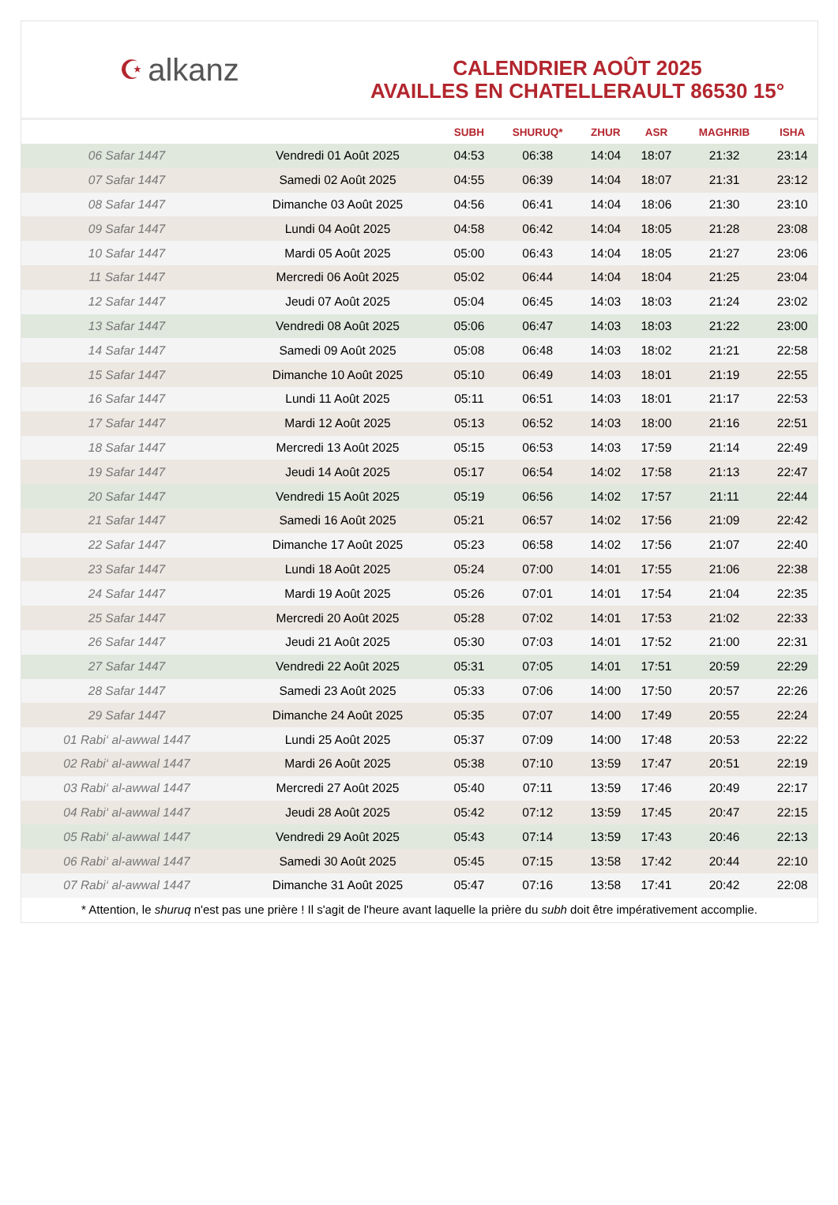☪ alkanz
CALENDRIER AOÛT 2025
AVAILLES EN CHATELLERAULT 86530 15°
| | | SUBH | SHURUQ* | ZHUR | ASR | MAGHRIB | ISHA |
| --- | --- | --- | --- | --- | --- | --- | --- |
| 06 Safar 1447 | Vendredi 01 Août 2025 | 04:53 | 06:38 | 14:04 | 18:07 | 21:32 | 23:14 |
| 07 Safar 1447 | Samedi 02 Août 2025 | 04:55 | 06:39 | 14:04 | 18:07 | 21:31 | 23:12 |
| 08 Safar 1447 | Dimanche 03 Août 2025 | 04:56 | 06:41 | 14:04 | 18:06 | 21:30 | 23:10 |
| 09 Safar 1447 | Lundi 04 Août 2025 | 04:58 | 06:42 | 14:04 | 18:05 | 21:28 | 23:08 |
| 10 Safar 1447 | Mardi 05 Août 2025 | 05:00 | 06:43 | 14:04 | 18:05 | 21:27 | 23:06 |
| 11 Safar 1447 | Mercredi 06 Août 2025 | 05:02 | 06:44 | 14:04 | 18:04 | 21:25 | 23:04 |
| 12 Safar 1447 | Jeudi 07 Août 2025 | 05:04 | 06:45 | 14:03 | 18:03 | 21:24 | 23:02 |
| 13 Safar 1447 | Vendredi 08 Août 2025 | 05:06 | 06:47 | 14:03 | 18:03 | 21:22 | 23:00 |
| 14 Safar 1447 | Samedi 09 Août 2025 | 05:08 | 06:48 | 14:03 | 18:02 | 21:21 | 22:58 |
| 15 Safar 1447 | Dimanche 10 Août 2025 | 05:10 | 06:49 | 14:03 | 18:01 | 21:19 | 22:55 |
| 16 Safar 1447 | Lundi 11 Août 2025 | 05:11 | 06:51 | 14:03 | 18:01 | 21:17 | 22:53 |
| 17 Safar 1447 | Mardi 12 Août 2025 | 05:13 | 06:52 | 14:03 | 18:00 | 21:16 | 22:51 |
| 18 Safar 1447 | Mercredi 13 Août 2025 | 05:15 | 06:53 | 14:03 | 17:59 | 21:14 | 22:49 |
| 19 Safar 1447 | Jeudi 14 Août 2025 | 05:17 | 06:54 | 14:02 | 17:58 | 21:13 | 22:47 |
| 20 Safar 1447 | Vendredi 15 Août 2025 | 05:19 | 06:56 | 14:02 | 17:57 | 21:11 | 22:44 |
| 21 Safar 1447 | Samedi 16 Août 2025 | 05:21 | 06:57 | 14:02 | 17:56 | 21:09 | 22:42 |
| 22 Safar 1447 | Dimanche 17 Août 2025 | 05:23 | 06:58 | 14:02 | 17:56 | 21:07 | 22:40 |
| 23 Safar 1447 | Lundi 18 Août 2025 | 05:24 | 07:00 | 14:01 | 17:55 | 21:06 | 22:38 |
| 24 Safar 1447 | Mardi 19 Août 2025 | 05:26 | 07:01 | 14:01 | 17:54 | 21:04 | 22:35 |
| 25 Safar 1447 | Mercredi 20 Août 2025 | 05:28 | 07:02 | 14:01 | 17:53 | 21:02 | 22:33 |
| 26 Safar 1447 | Jeudi 21 Août 2025 | 05:30 | 07:03 | 14:01 | 17:52 | 21:00 | 22:31 |
| 27 Safar 1447 | Vendredi 22 Août 2025 | 05:31 | 07:05 | 14:01 | 17:51 | 20:59 | 22:29 |
| 28 Safar 1447 | Samedi 23 Août 2025 | 05:33 | 07:06 | 14:00 | 17:50 | 20:57 | 22:26 |
| 29 Safar 1447 | Dimanche 24 Août 2025 | 05:35 | 07:07 | 14:00 | 17:49 | 20:55 | 22:24 |
| 01 Rabi‘ al-awwal 1447 | Lundi 25 Août 2025 | 05:37 | 07:09 | 14:00 | 17:48 | 20:53 | 22:22 |
| 02 Rabi‘ al-awwal 1447 | Mardi 26 Août 2025 | 05:38 | 07:10 | 13:59 | 17:47 | 20:51 | 22:19 |
| 03 Rabi‘ al-awwal 1447 | Mercredi 27 Août 2025 | 05:40 | 07:11 | 13:59 | 17:46 | 20:49 | 22:17 |
| 04 Rabi‘ al-awwal 1447 | Jeudi 28 Août 2025 | 05:42 | 07:12 | 13:59 | 17:45 | 20:47 | 22:15 |
| 05 Rabi‘ al-awwal 1447 | Vendredi 29 Août 2025 | 05:43 | 07:14 | 13:59 | 17:43 | 20:46 | 22:13 |
| 06 Rabi‘ al-awwal 1447 | Samedi 30 Août 2025 | 05:45 | 07:15 | 13:58 | 17:42 | 20:44 | 22:10 |
| 07 Rabi‘ al-awwal 1447 | Dimanche 31 Août 2025 | 05:47 | 07:16 | 13:58 | 17:41 | 20:42 | 22:08 |
* Attention, le shuruq n'est pas une prière ! Il s'agit de l'heure avant laquelle la prière du subh doit être impérativement accomplie.